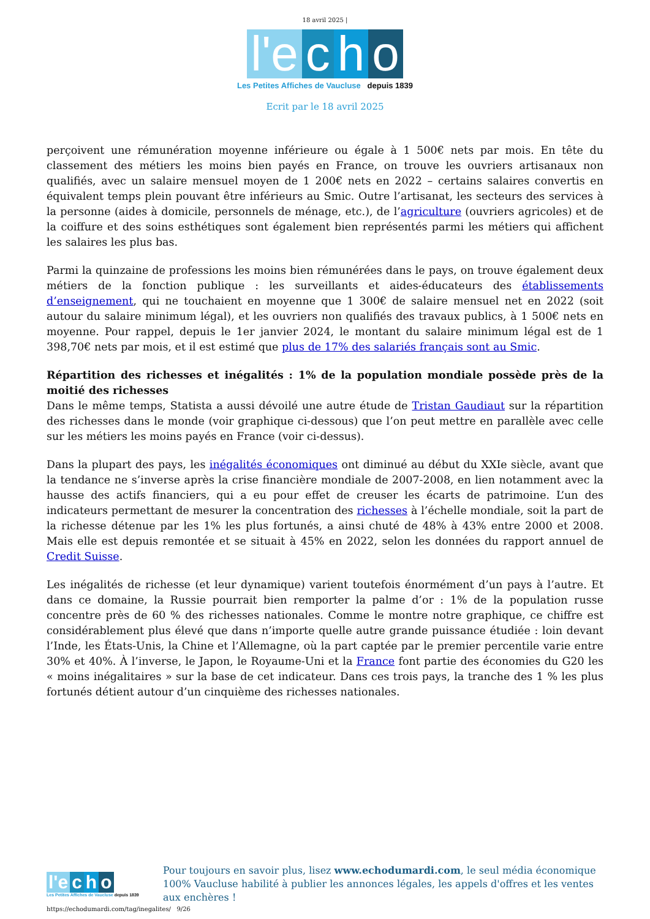18 avril 2025 |
l'e c h o
Les Petites Affiches de Vaucluse depuis 1839
Ecrit par le 18 avril 2025
perçoivent une rémunération moyenne inférieure ou égale à 1 500€ nets par mois. En tête du classement des métiers les moins bien payés en France, on trouve les ouvriers artisanaux non qualifiés, avec un salaire mensuel moyen de 1 200€ nets en 2022 – certains salaires convertis en équivalent temps plein pouvant être inférieurs au Smic. Outre l’artisanat, les secteurs des services à la personne (aides à domicile, personnels de ménage, etc.), de l’agriculture (ouvriers agricoles) et de la coiffure et des soins esthétiques sont également bien représentés parmi les métiers qui affichent les salaires les plus bas.
Parmi la quinzaine de professions les moins bien rémunérées dans le pays, on trouve également deux métiers de la fonction publique : les surveillants et aides-éducateurs des établissements d’enseignement, qui ne touchaient en moyenne que 1 300€ de salaire mensuel net en 2022 (soit autour du salaire minimum légal), et les ouvriers non qualifiés des travaux publics, à 1 500€ nets en moyenne. Pour rappel, depuis le 1er janvier 2024, le montant du salaire minimum légal est de 1 398,70€ nets par mois, et il est estimé que plus de 17% des salariés français sont au Smic.
Répartition des richesses et inégalités : 1% de la population mondiale possède près de la moitié des richesses
Dans le même temps, Statista a aussi dévoilé une autre étude de Tristan Gaudiaut sur la répartition des richesses dans le monde (voir graphique ci-dessous) que l’on peut mettre en parallèle avec celle sur les métiers les moins payés en France (voir ci-dessus).
Dans la plupart des pays, les inégalités économiques ont diminué au début du XXIe siècle, avant que la tendance ne s’inverse après la crise financière mondiale de 2007-2008, en lien notamment avec la hausse des actifs financiers, qui a eu pour effet de creuser les écarts de patrimoine. L’un des indicateurs permettant de mesurer la concentration des richesses à l’échelle mondiale, soit la part de la richesse détenue par les 1% les plus fortunés, a ainsi chuté de 48% à 43% entre 2000 et 2008. Mais elle est depuis remontée et se situait à 45% en 2022, selon les données du rapport annuel de Credit Suisse.
Les inégalités de richesse (et leur dynamique) varient toutefois énormément d’un pays à l’autre. Et dans ce domaine, la Russie pourrait bien remporter la palme d’or : 1% de la population russe concentre près de 60 % des richesses nationales. Comme le montre notre graphique, ce chiffre est considérablement plus élevé que dans n’importe quelle autre grande puissance étudiée : loin devant l’Inde, les États-Unis, la Chine et l’Allemagne, où la part captée par le premier percentile varie entre 30% et 40%. À l’inverse, le Japon, le Royaume-Uni et la France font partie des économies du G20 les « moins inégalitaires » sur la base de cet indicateur. Dans ces trois pays, la tranche des 1 % les plus fortunés détient autour d’un cinquième des richesses nationales.
l'e c h o
Les Petites Affiches de Vaucluse depuis 1839
Pour toujours en savoir plus, lisez www.echodumardi.com, le seul média économique 100% Vaucluse habilité à publier les annonces légales, les appels d'offres et les ventes aux enchères !
https://echodumardi.com/tag/inegalites/ 9/26